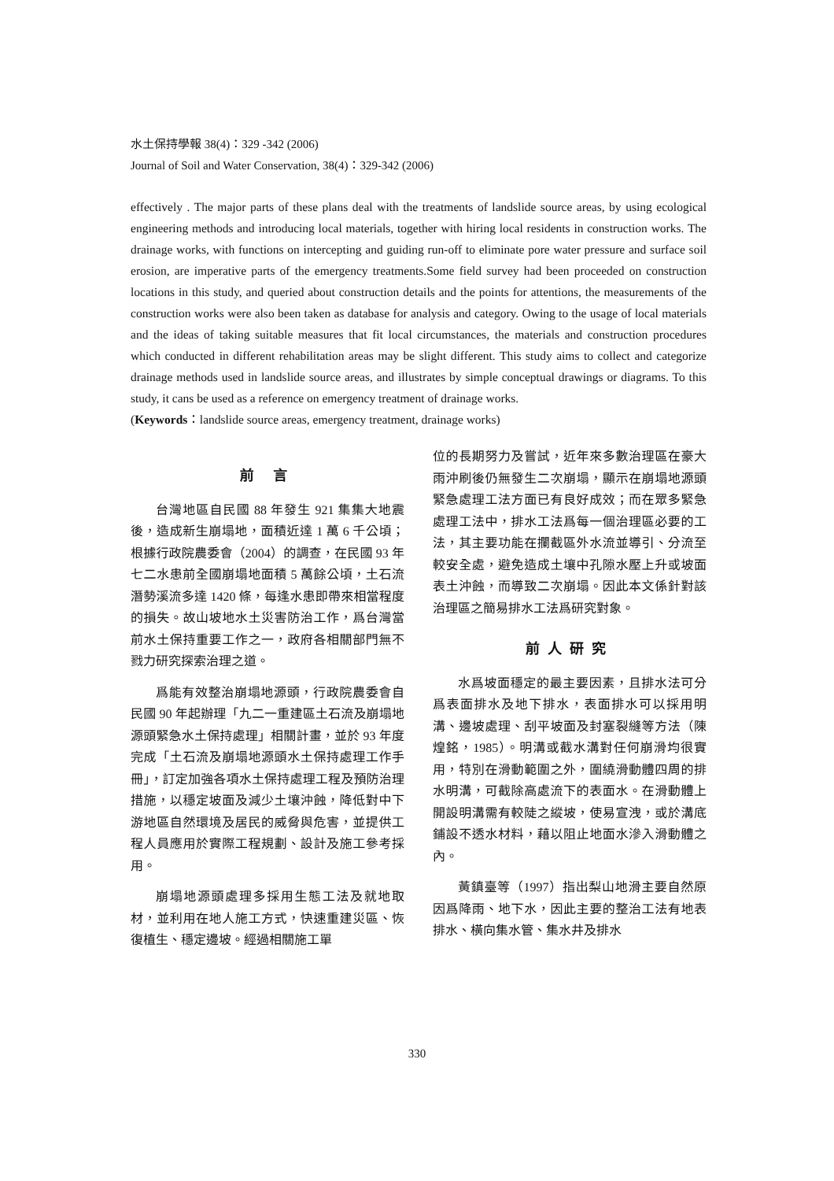水土保持學報 38(4)：329 -342 (2006)
Journal of Soil and Water Conservation, 38(4)：329-342 (2006)
effectively . The major parts of these plans deal with the treatments of landslide source areas, by using ecological engineering methods and introducing local materials, together with hiring local residents in construction works. The drainage works, with functions on intercepting and guiding run-off to eliminate pore water pressure and surface soil erosion, are imperative parts of the emergency treatments.Some field survey had been proceeded on construction locations in this study, and queried about construction details and the points for attentions, the measurements of the construction works were also been taken as database for analysis and category. Owing to the usage of local materials and the ideas of taking suitable measures that fit local circumstances, the materials and construction procedures which conducted in different rehabilitation areas may be slight different. This study aims to collect and categorize drainage methods used in landslide source areas, and illustrates by simple conceptual drawings or diagrams. To this study, it cans be used as a reference on emergency treatment of drainage works.
(Keywords：landslide source areas, emergency treatment, drainage works)
前 言
台灣地區自民國 88 年發生 921 集集大地震後，造成新生崩塌地，面積近達 1 萬 6 千公頃；根據行政院農委會（2004）的調查，在民國 93 年七二水患前全國崩塌地面積 5 萬餘公頃，土石流潛勢溪流多達 1420 條，每逢水患即帶來相當程度的損失。故山坡地水土災害防治工作，爲台灣當前水土保持重要工作之一，政府各相關部門無不戮力研究探索治理之道。
爲能有效整治崩塌地源頭，行政院農委會自民國 90 年起辦理「九二一重建區土石流及崩塌地源頭緊急水土保持處理」相關計畫，並於 93 年度完成「土石流及崩塌地源頭水土保持處理工作手冊」，訂定加強各項水土保持處理工程及預防治理措施，以穩定坡面及減少土壤沖蝕，降低對中下游地區自然環境及居民的威脅與危害，並提供工程人員應用於實際工程規劃、設計及施工參考採用。
崩塌地源頭處理多採用生態工法及就地取材，並利用在地人施工方式，快速重建災區、恢復植生、穩定邊坡。經過相關施工單
位的長期努力及嘗試，近年來多數治理區在豪大雨沖刷後仍無發生二次崩塌，顯示在崩塌地源頭緊急處理工法方面已有良好成效；而在眾多緊急處理工法中，排水工法爲每一個治理區必要的工法，其主要功能在攔截區外水流並導引、分流至較安全處，避免造成土壤中孔隙水壓上升或坡面表土沖蝕，而導致二次崩塌。因此本文係針對該治理區之簡易排水工法爲研究對象。
前人研究
水爲坡面穩定的最主要因素，且排水法可分爲表面排水及地下排水，表面排水可以採用明溝、邊坡處理、刮平坡面及封塞裂縫等方法（陳煌銘，1985）。明溝或截水溝對任何崩滑均很實用，特別在滑動範圍之外，圍繞滑動體四周的排水明溝，可截除高處流下的表面水。在滑動體上開設明溝需有較陡之縱坡，使易宣洩，或於溝底鋪設不透水材料，藉以阻止地面水滲入滑動體之內。
黃鎮臺等（1997）指出梨山地滑主要自然原因爲降雨、地下水，因此主要的整治工法有地表排水、橫向集水管、集水井及排水
330